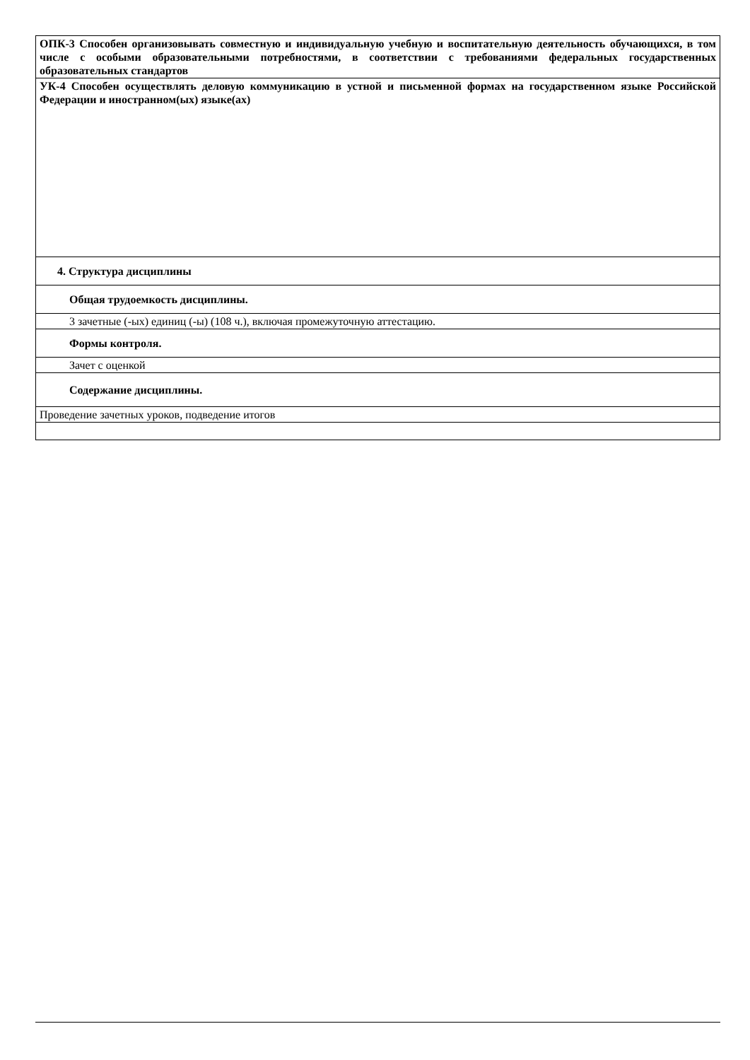| ОПК-3 Способен организовывать совместную и индивидуальную учебную и воспитательную деятельность обучающихся, в том числе с особыми образовательными потребностями, в соответствии с требованиями федеральных государственных образовательных стандартов |
| УК-4 Способен осуществлять деловую коммуникацию в устной и письменной формах на государственном языке Российской Федерации и иностранном(ых) языке(ах) |
| 4. Структура дисциплины |
| Общая трудоемкость дисциплины. |
| 3 зачетные (-ых) единиц (-ы) (108 ч.), включая промежуточную аттестацию. |
| Формы контроля. |
| Зачет с оценкой |
| Содержание дисциплины. |
| Проведение зачетных уроков, подведение итогов |